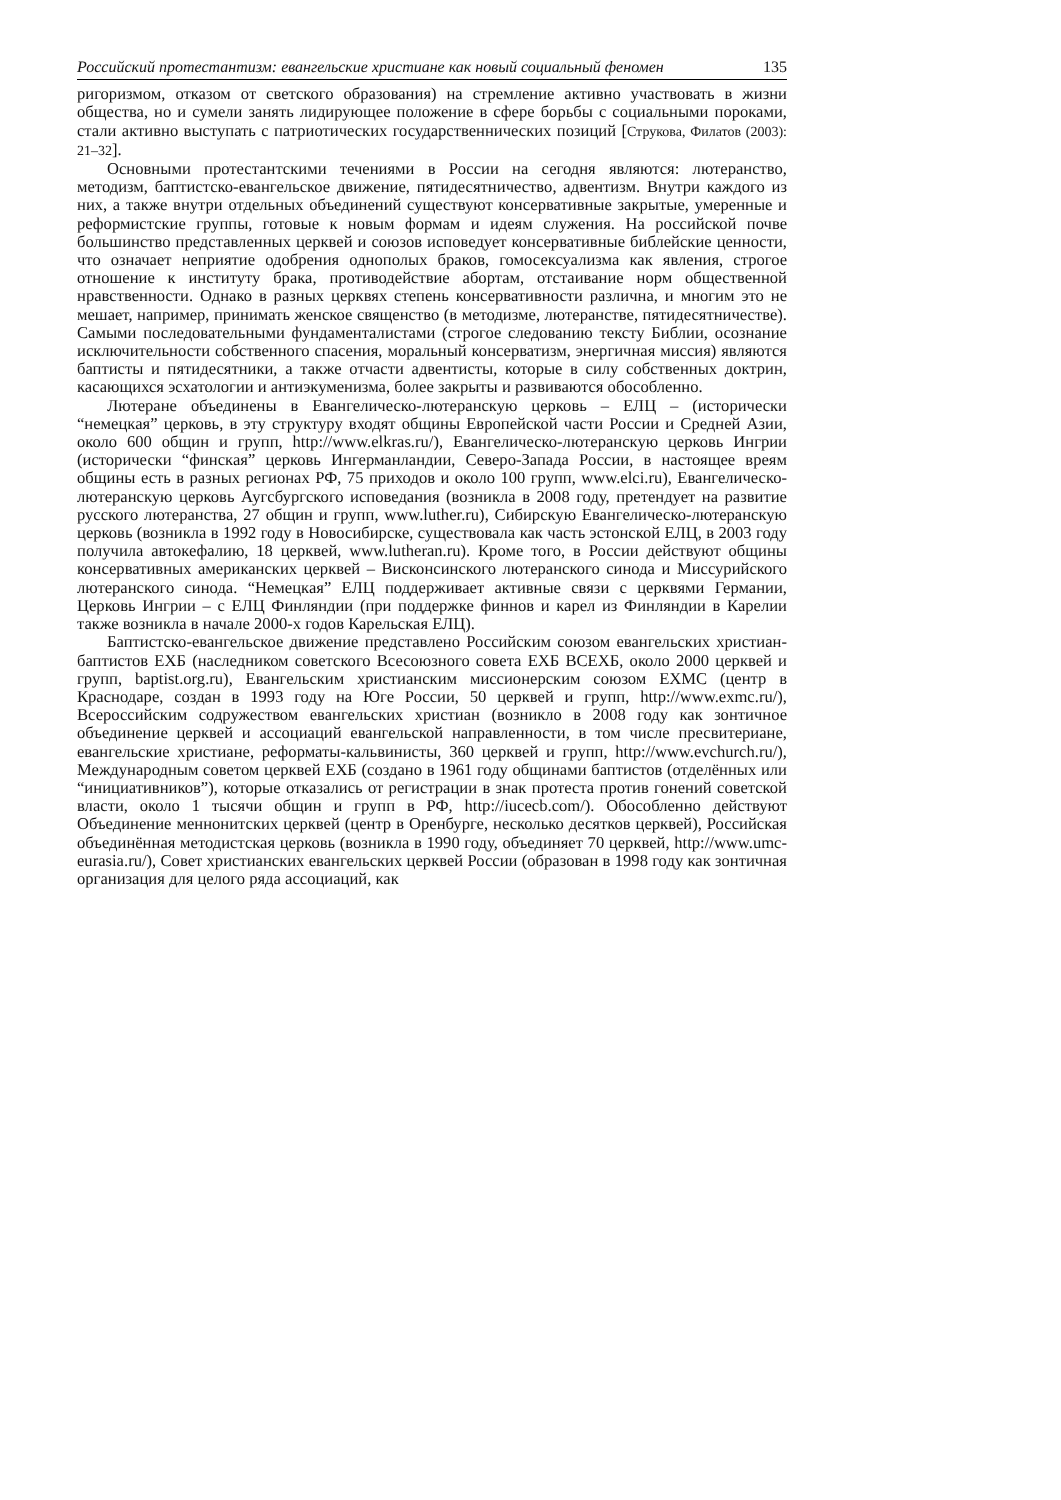Российский протестантизм: евангельские христиане как новый социальный феномен 135
ригоризмом, отказом от светского образования) на стремление активно участвовать в жизни общества, но и сумели занять лидирующее положение в сфере борьбы с социальными пороками, стали активно выступать с патриотических государственнических позиций [Струкова, Филатов (2003): 21–32].
Основными протестантскими течениями в России на сегодня являются: лютеранство, методизм, баптистско-евангельское движение, пятидесятничество, адвентизм. Внутри каждого из них, а также внутри отдельных объединений существуют консервативные закрытые, умеренные и реформистские группы, готовые к новым формам и идеям служения. На российской почве большинство представленных церквей и союзов исповедует консервативные библейские ценности, что означает неприятие одобрения однополых браков, гомосексуализма как явления, строгое отношение к институту брака, противодействие абортам, отстаивание норм общественной нравственности. Однако в разных церквях степень консервативности различна, и многим это не мешает, например, принимать женское священство (в методизме, лютеранстве, пятидесятничестве). Самыми последовательными фундаменталистами (строгое следованию тексту Библии, осознание исключительности собственного спасения, моральный консерватизм, энергичная миссия) являются баптисты и пятидесятники, а также отчасти адвентисты, которые в силу собственных доктрин, касающихся эсхатологии и антиэкуменизма, более закрыты и развиваются обособленно.
Лютеране объединены в Евангелическо-лютеранскую церковь – ЕЛЦ – (исторически “немецкая” церковь, в эту структуру входят общины Европейской части России и Средней Азии, около 600 общин и групп, http://www.elkras.ru/), Евангелическо-лютеранскую церковь Ингрии (исторически “финская” церковь Ингерманландии, Северо-Запада России, в настоящее вреям общины есть в разных регионах РФ, 75 приходов и около 100 групп, www.elci.ru), Евангелическо-лютеранскую церковь Аугсбургского исповедания (возникла в 2008 году, претендует на развитие русского лютеранства, 27 общин и групп, www.luther.ru), Сибирскую Евангелическо-лютеранскую церковь (возникла в 1992 году в Новосибирске, существовала как часть эстонской ЕЛЦ, в 2003 году получила автокефалию, 18 церквей, www.lutheran.ru). Кроме того, в России действуют общины консервативных американских церквей – Висконсинского лютеранского синода и Миссурийского лютеранского синода. “Немецкая” ЕЛЦ поддерживает активные связи с церквями Германии, Церковь Ингрии – с ЕЛЦ Финляндии (при поддержке финнов и карел из Финляндии в Карелии также возникла в начале 2000-х годов Карельская ЕЛЦ).
Баптистско-евангельское движение представлено Российским союзом евангельских христиан-баптистов ЕХБ (наследником советского Всесоюзного совета ЕХБ ВСЕХБ, около 2000 церквей и групп, baptist.org.ru), Евангельским христианским миссионерским союзом ЕХМС (центр в Краснодаре, создан в 1993 году на Юге России, 50 церквей и групп, http://www.exmc.ru/), Всероссийским содружеством евангельских христиан (возникло в 2008 году как зонтичное объединение церквей и ассоциаций евангельской направленности, в том числе пресвитериане, евангельские христиане, реформаты-кальвинисты, 360 церквей и групп, http://www.evchurch.ru/), Международным советом церквей ЕХБ (создано в 1961 году общинами баптистов (отделённых или “инициативников”), которые отказались от регистрации в знак протеста против гонений советской власти, около 1 тысячи общин и групп в РФ, http://iucecb.com/). Обособленно действуют Объединение меннонитских церквей (центр в Оренбурге, несколько десятков церквей), Российская объединённая методистская церковь (возникла в 1990 году, объединяет 70 церквей, http://www.umc-eurasia.ru/), Совет христианских евангельских церквей России (образован в 1998 году как зонтичная организация для целого ряда ассоциаций, как